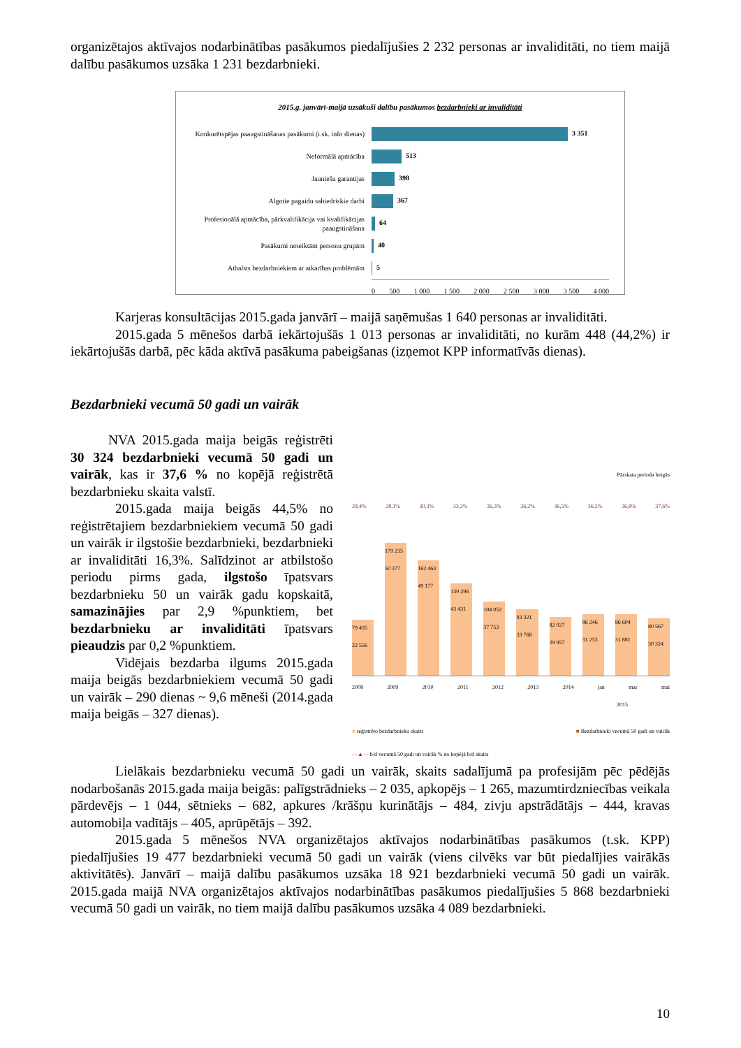organizētajos aktīvajos nodarbinātības pasākumos piedalījušies 2 232 personas ar invaliditāti, no tiem maijā dalību pasākumos uzsāka 1 231 bezdarbnieki.
2015.g. janvārī-maijā uzsākuši dalību pasākumos bezdarbnieki ar invaliditāti
Konkurētspējas paaugstināšanas pasākumi (t.sk. info dienas)
3 351
Neformālā apmācība
513
Jauniešu garantijas
398
Algotie pagaidu sabiedriskie darbi
367
Profesionālā apmācība, pārkvalifikācija vai kvalifikācijas paaugstināšana
64
Pasākumi noteiktām personu grupām
40
Atbalsts bezdarbniekiem ar atkarības problēmām
5
0 500 1 000 1 500 2 000 2 500 3 000 3 500 4 000
Karjeras konsultācijas 2015.gada janvārī – maijā saņēmušas 1 640 personas ar invaliditāti.
2015.gada 5 mēnešos darbā iekārtojušās 1 013 personas ar invaliditāti, no kurām 448 (44,2%) ir iekārtojušās darbā, pēc kāda aktīvā pasākuma pabeigšanas (izņemot KPP informatīvās dienas).
Bezdarbnieki vecumā 50 gadi un vairāk
NVA 2015.gada maija beigās reģistrēti 30 324 bezdarbnieki vecumā 50 gadi un vairāk, kas ir 37,6 % no kopējā reģistrētā bezdarbnieku skaita valstī.
2015.gada maija beigās 44,5% no reģistrētajiem bezdarbniekiem vecumā 50 gadi un vairāk ir ilgstošie bezdarbnieki, bezdarbnieki ar invaliditāti 16,3%. Salīdzinot ar atbilstošo periodu pirms gada, ilgstošo īpatsvars bezdarbnieku 50 un vairāk gadu kopskaitā, samazinājies par 2,9 %punktiem, bet bezdarbnieku ar invaliditāti īpatsvars pieaudzis par 0,2 %punktiem.
Vidējais bezdarba ilgums 2015.gada maija beigās bezdarbniekiem vecumā 50 gadi un vairāk – 290 dienas ~ 9,6 mēneši (2014.gada maija beigās – 327 dienas).
Pārskata perioda beigās
28,4% 28,1% 30,3% 33,3% 36,3% 36,2% 36,5% 36,2% 36,8% 37,6%
79 435
22 556
179 235
50 377
162 463
49 177
130 296
43 431
104 052
37 753
93 321
33 768
82 027
29 957
86 246
31 253
86 604
31 881
80 567
30 324
2008 2009 2010 2011 2012 2013 2014 jan mar mai
2015
■ reģistrēto bezdarbnieku skaits ■ Bezdarbnieki vecumā 50 gadi un vairāk
—▲— b/d vecumā 50 gadi un vairāk % no kopējā b/d skaita
Lielākais bezdarbnieku vecumā 50 gadi un vairāk, skaits sadalījumā pa profesijām pēc pēdējās nodarbošanās 2015.gada maija beigās: palīgstrādnieks – 2 035, apkopējs – 1 265, mazumtirdzniecības veikala pārdevējs – 1 044, sētnieks – 682, apkures /krāšņu kurinātājs – 484, zivju apstrādātājs – 444, kravas automobiļa vadītājs – 405, aprūpētājs – 392.
2015.gada 5 mēnešos NVA organizētajos aktīvajos nodarbinātības pasākumos (t.sk. KPP) piedalījušies 19 477 bezdarbnieki vecumā 50 gadi un vairāk (viens cilvēks var būt piedalījies vairākās aktivitātēs). Janvārī – maijā dalību pasākumos uzsāka 18 921 bezdarbnieki vecumā 50 gadi un vairāk. 2015.gada maijā NVA organizētajos aktīvajos nodarbinātības pasākumos piedalījušies 5 868 bezdarbnieki vecumā 50 gadi un vairāk, no tiem maijā dalību pasākumos uzsāka 4 089 bezdarbnieki.
10